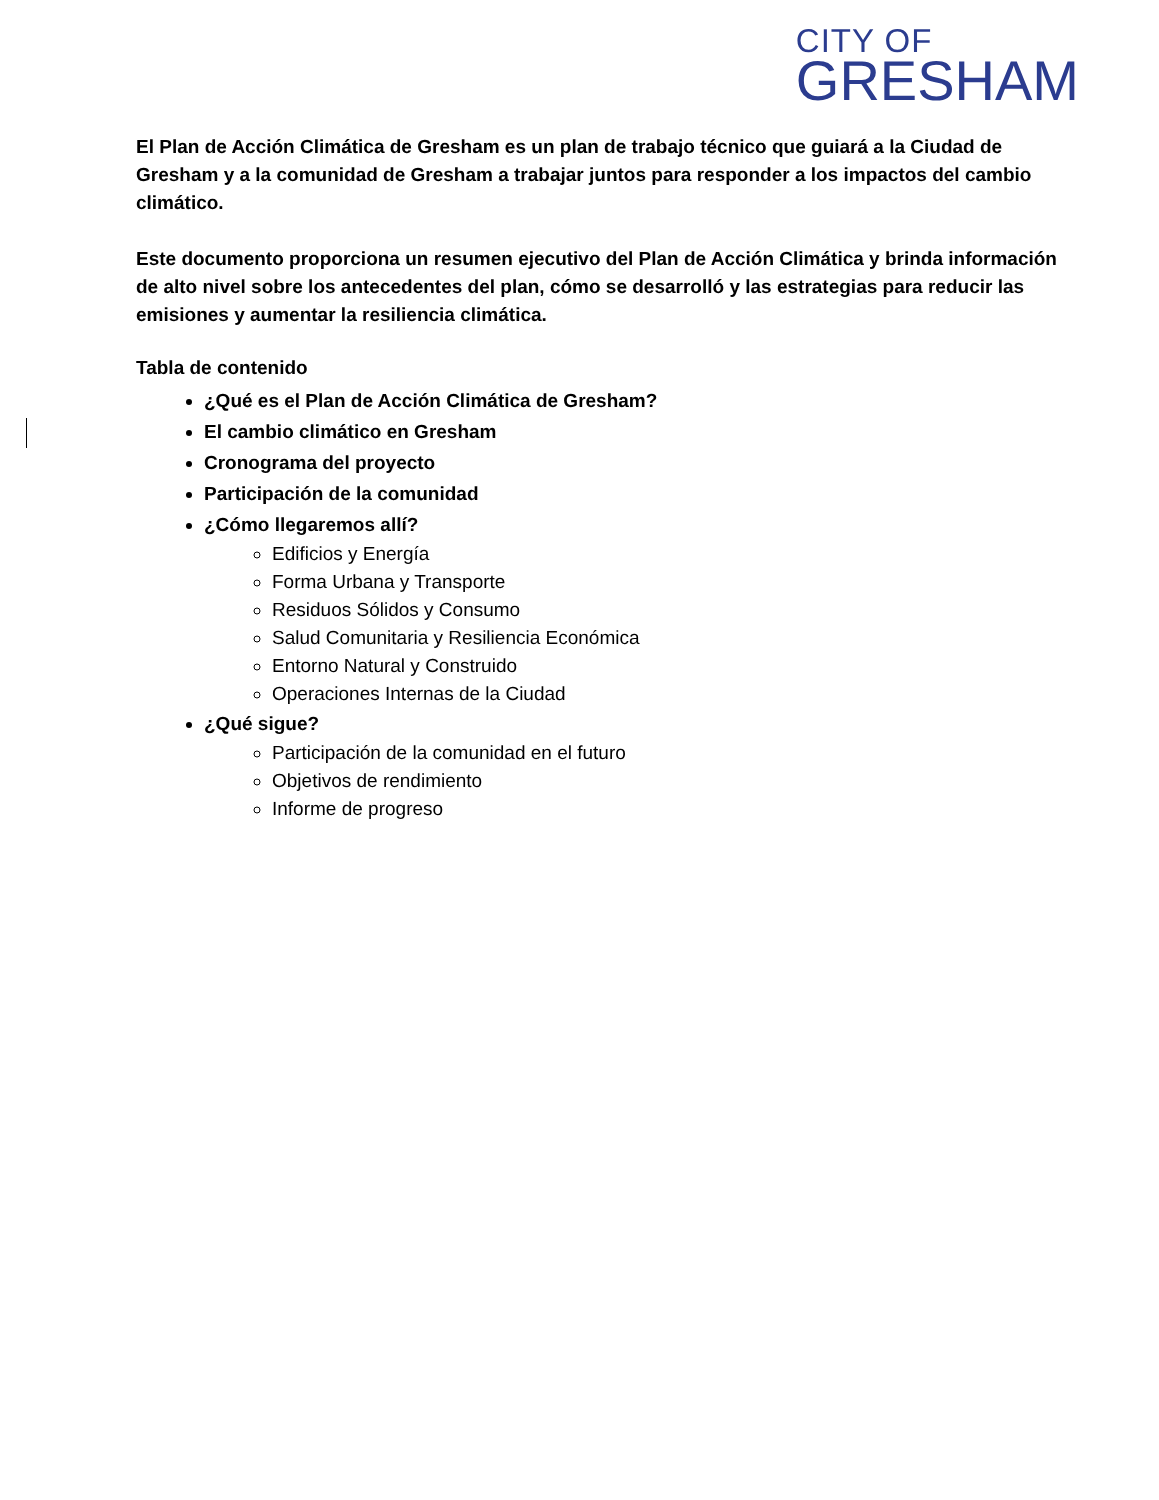CITY OF
GRESHAM
El Plan de Acción Climática de Gresham es un plan de trabajo técnico que guiará a la Ciudad de Gresham y a la comunidad de Gresham a trabajar juntos para responder a los impactos del cambio climático.
Este documento proporciona un resumen ejecutivo del Plan de Acción Climática y brinda información de alto nivel sobre los antecedentes del plan, cómo se desarrolló y las estrategias para reducir las emisiones y aumentar la resiliencia climática.
Tabla de contenido
¿Qué es el Plan de Acción Climática de Gresham?
El cambio climático en Gresham
Cronograma del proyecto
Participación de la comunidad
¿Cómo llegaremos allí?
Edificios y Energía
Forma Urbana y Transporte
Residuos Sólidos y Consumo
Salud Comunitaria y Resiliencia Económica
Entorno Natural y Construido
Operaciones Internas de la Ciudad
¿Qué sigue?
Participación de la comunidad en el futuro
Objetivos de rendimiento
Informe de progreso